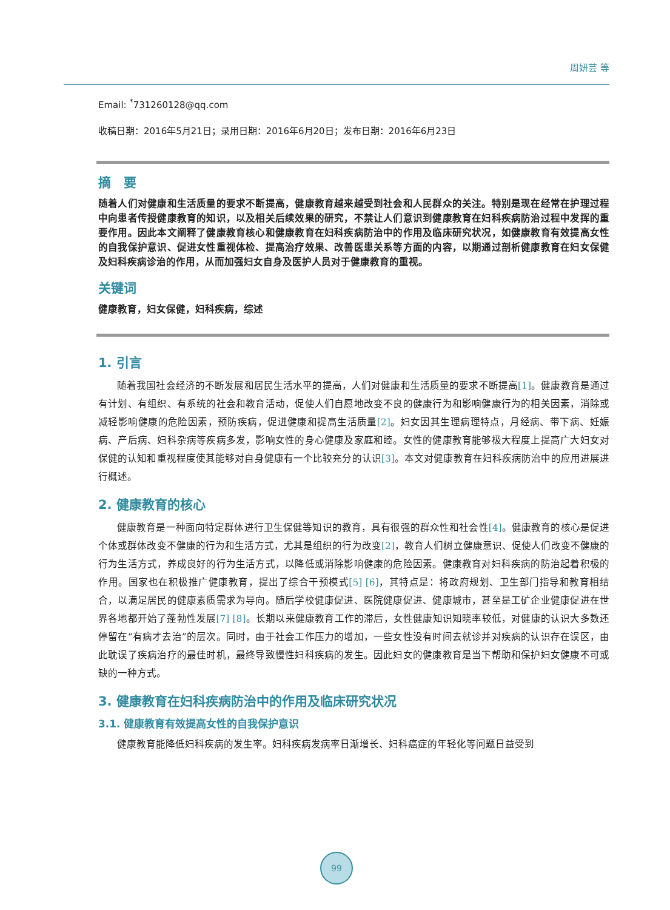周妍芸 等
Email: <sup>*</sup>731260128@qq.com
收稿日期：2016年5月21日；录用日期：2016年6月20日；发布日期：2016年6月23日
摘　要
随着人们对健康和生活质量的要求不断提高，健康教育越来越受到社会和人民群众的关注。特别是现在经常在护理过程中向患者传授健康教育的知识，以及相关后续效果的研究，不禁让人们意识到健康教育在妇科疾病防治过程中发挥的重要作用。因此本文阐释了健康教育核心和健康教育在妇科疾病防治中的作用及临床研究状况，如健康教育有效提高女性的自我保护意识、促进女性重视体检、提高治疗效果、改善医患关系等方面的内容，以期通过剖析健康教育在妇女保健及妇科疾病诊治的作用，从而加强妇女自身及医护人员对于健康教育的重视。
关键词
健康教育，妇女保健，妇科疾病，综述
1. 引言
随着我国社会经济的不断发展和居民生活水平的提高，人们对健康和生活质量的要求不断提高[1]。健康教育是通过有计划、有组织、有系统的社会和教育活动，促使人们自愿地改变不良的健康行为和影响健康行为的相关因素，消除或减轻影响健康的危险因素，预防疾病，促进健康和提高生活质量[2]。妇女因其生理病理特点，月经病、带下病、妊娠病、产后病、妇科杂病等疾病多发，影响女性的身心健康及家庭和睦。女性的健康教育能够极大程度上提高广大妇女对保健的认知和重视程度使其能够对自身健康有一个比较充分的认识[3]。本文对健康教育在妇科疾病防治中的应用进展进行概述。
2. 健康教育的核心
健康教育是一种面向特定群体进行卫生保健等知识的教育，具有很强的群众性和社会性[4]。健康教育的核心是促进个体或群体改变不健康的行为和生活方式，尤其是组织的行为改变[2]，教育人们树立健康意识、促使人们改变不健康的行为生活方式，养成良好的行为生活方式，以降低或消除影响健康的危险因素。健康教育对妇科疾病的防治起着积极的作用。国家也在积极推广健康教育，提出了综合干预模式[5] [6]，其特点是：将政府规划、卫生部门指导和教育相结合，以满足居民的健康素质需求为导向。随后学校健康促进、医院健康促进、健康城市，甚至是工矿企业健康促进在世界各地都开始了蓬勃性发展[7] [8]。长期以来健康教育工作的滞后，女性健康知识知晓率较低，对健康的认识大多数还停留在“有病才去治”的层次。同时，由于社会工作压力的增加，一些女性没有时间去就诊并对疾病的认识存在误区，由此耽误了疾病治疗的最佳时机，最终导致慢性妇科疾病的发生。因此妇女的健康教育是当下帮助和保护妇女健康不可或缺的一种方式。
3. 健康教育在妇科疾病防治中的作用及临床研究状况
3.1. 健康教育有效提高女性的自我保护意识
健康教育能降低妇科疾病的发生率。妇科疾病发病率日渐增长、妇科癌症的年轻化等问题日益受到
99